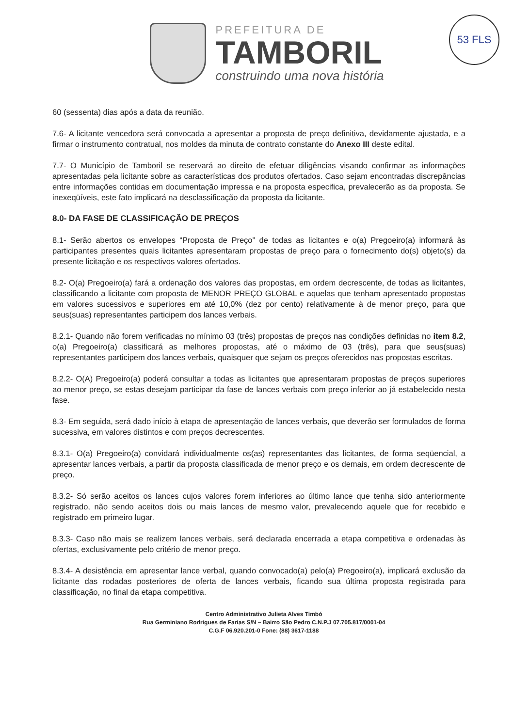53 FLS
PREFEITURA DE
TAMBORIL
construindo uma nova história
60 (sessenta) dias após a data da reunião.
7.6- A licitante vencedora será convocada a apresentar a proposta de preço definitiva, devidamente ajustada, e a firmar o instrumento contratual, nos moldes da minuta de contrato constante do Anexo III deste edital.
7.7- O Município de Tamboril se reservará ao direito de efetuar diligências visando confirmar as informações apresentadas pela licitante sobre as características dos produtos ofertados. Caso sejam encontradas discrepâncias entre informações contidas em documentação impressa e na proposta especifica, prevalecerão as da proposta. Se inexeqüíveis, este fato implicará na desclassificação da proposta da licitante.
8.0- DA FASE DE CLASSIFICAÇÃO DE PREÇOS
8.1- Serão abertos os envelopes “Proposta de Preço” de todas as licitantes e o(a) Pregoeiro(a) informará às participantes presentes quais licitantes apresentaram propostas de preço para o fornecimento do(s) objeto(s) da presente licitação e os respectivos valores ofertados.
8.2- O(a) Pregoeiro(a) fará a ordenação dos valores das propostas, em ordem decrescente, de todas as licitantes, classificando a licitante com proposta de MENOR PREÇO GLOBAL e aquelas que tenham apresentado propostas em valores sucessivos e superiores em até 10,0% (dez por cento) relativamente à de menor preço, para que seus(suas) representantes participem dos lances verbais.
8.2.1- Quando não forem verificadas no mínimo 03 (três) propostas de preços nas condições definidas no item 8.2, o(a) Pregoeiro(a) classificará as melhores propostas, até o máximo de 03 (três), para que seus(suas) representantes participem dos lances verbais, quaisquer que sejam os preços oferecidos nas propostas escritas.
8.2.2- O(A) Pregoeiro(a) poderá consultar a todas as licitantes que apresentaram propostas de preços superiores ao menor preço, se estas desejam participar da fase de lances verbais com preço inferior ao já estabelecido nesta fase.
8.3- Em seguida, será dado início à etapa de apresentação de lances verbais, que deverão ser formulados de forma sucessiva, em valores distintos e com preços decrescentes.
8.3.1- O(a) Pregoeiro(a) convidará individualmente os(as) representantes das licitantes, de forma seqüencial, a apresentar lances verbais, a partir da proposta classificada de menor preço e os demais, em ordem decrescente de preço.
8.3.2- Só serão aceitos os lances cujos valores forem inferiores ao último lance que tenha sido anteriormente registrado, não sendo aceitos dois ou mais lances de mesmo valor, prevalecendo aquele que for recebido e registrado em primeiro lugar.
8.3.3- Caso não mais se realizem lances verbais, será declarada encerrada a etapa competitiva e ordenadas às ofertas, exclusivamente pelo critério de menor preço.
8.3.4- A desistência em apresentar lance verbal, quando convocado(a) pelo(a) Pregoeiro(a), implicará exclusão da licitante das rodadas posteriores de oferta de lances verbais, ficando sua última proposta registrada para classificação, no final da etapa competitiva.
Centro Administrativo Julieta Alves Timbó
Rua Germiniano Rodrigues de Farias S/N – Bairro São Pedro C.N.P.J 07.705.817/0001-04
C.G.F 06.920.201-0 Fone: (88) 3617-1188